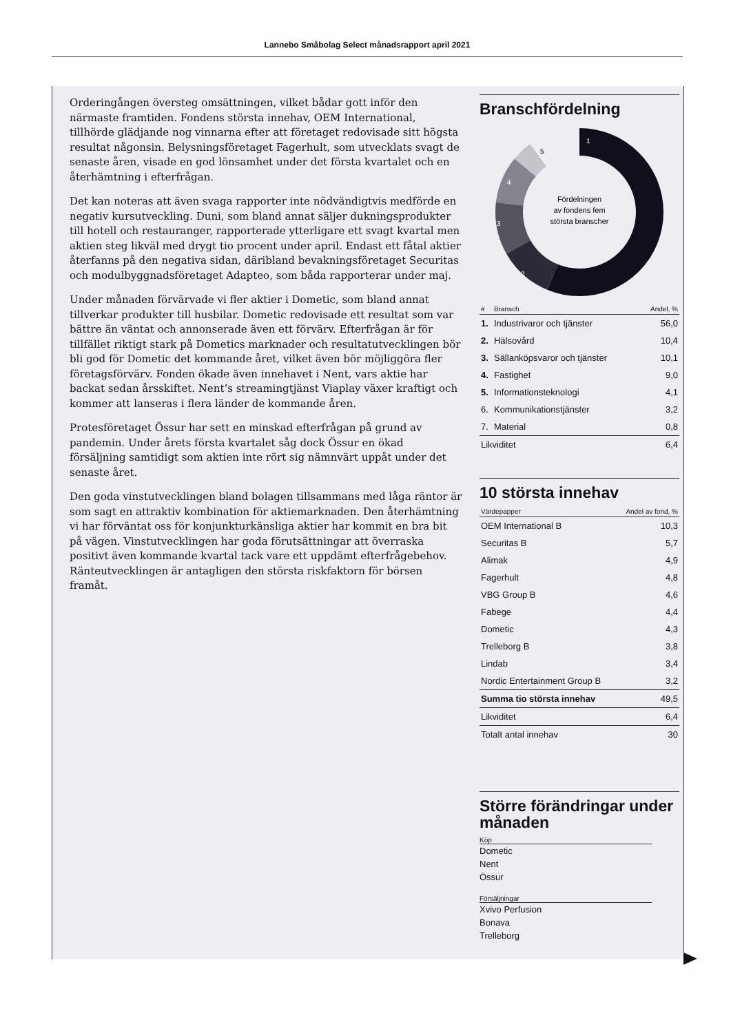Lannebo Småbolag Select månadsrapport april 2021
Orderingången översteg omsättningen, vilket bådar gott inför den närmaste framtiden. Fondens största innehav, OEM International, tillhörde glädjande nog vinnarna efter att företaget redovisade sitt högsta resultat någonsin. Belysningsföretaget Fagerhult, som utvecklats svagt de senaste åren, visade en god lönsamhet under det första kvartalet och en återhämtning i efterfrågan.
Det kan noteras att även svaga rapporter inte nödvändigtvis medförde en negativ kursutveckling. Duni, som bland annat säljer dukningsprodukter till hotell och restauranger, rapporterade ytterligare ett svagt kvartal men aktien steg likväl med drygt tio procent under april. Endast ett fåtal aktier återfanns på den negativa sidan, däribland bevakningsföretaget Securitas och modulbyggnadsföretaget Adapteo, som båda rapporterar under maj.
Under månaden förvärvade vi fler aktier i Dometic, som bland annat tillverkar produkter till husbilar. Dometic redovisade ett resultat som var bättre än väntat och annonserade även ett förvärv. Efterfrågan är för tillfället riktigt stark på Dometics marknader och resultatutvecklingen bör bli god för Dometic det kommande året, vilket även bör möjliggöra fler företagsförvärv. Fonden ökade även innehavet i Nent, vars aktie har backat sedan årsskiftet. Nent’s streamingtjänst Viaplay växer kraftigt och kommer att lanseras i flera länder de kommande åren.
Protesföretaget Össur har sett en minskad efterfrågan på grund av pandemin. Under årets första kvartalet såg dock Össur en ökad försäljning samtidigt som aktien inte rört sig nämnvärt uppåt under det senaste året.
Den goda vinstutvecklingen bland bolagen tillsammans med låga räntor är som sagt en attraktiv kombination för aktiemarknaden. Den återhämtning vi har förväntat oss för konjunkturkänsliga aktier har kommit en bra bit på vägen. Vinstutvecklingen har goda förutsättningar att överraska positivt även kommande kvartal tack vare ett uppdämt efterfrågebehov. Ränteutvecklingen är antagligen den största riskfaktorn för börsen framåt.
Branschfördelning
1
2
3
4
5
Fördelningen
av fondens fem
största branscher
| # | Bransch | Andel, % |
| --- | --- | --- |
| 1. | Industrivaror och tjänster | 56,0 |
| 2. | Hälsovård | 10,4 |
| 3. | Sällanköpsvaror och tjänster | 10,1 |
| 4. | Fastighet | 9,0 |
| 5. | Informationsteknologi | 4,1 |
| 6. | Kommunikationstjänster | 3,2 |
| 7. | Material | 0,8 |
| Likviditet | | 6,4 |
10 största innehav
| Värdepapper | Andel av fond, % |
| --- | --- |
| OEM International B | 10,3 |
| Securitas B | 5,7 |
| Alimak | 4,9 |
| Fagerhult | 4,8 |
| VBG Group B | 4,6 |
| Fabege | 4,4 |
| Dometic | 4,3 |
| Trelleborg B | 3,8 |
| Lindab | 3,4 |
| Nordic Entertainment Group B | 3,2 |
| Summa tio största innehav | 49,5 |
| Likviditet | 6,4 |
| Totalt antal innehav | 30 |
Större förändringar under månaden
Köp
Dometic
Nent
Össur
Försäljningar
Xvivo Perfusion
Bonava
Trelleborg